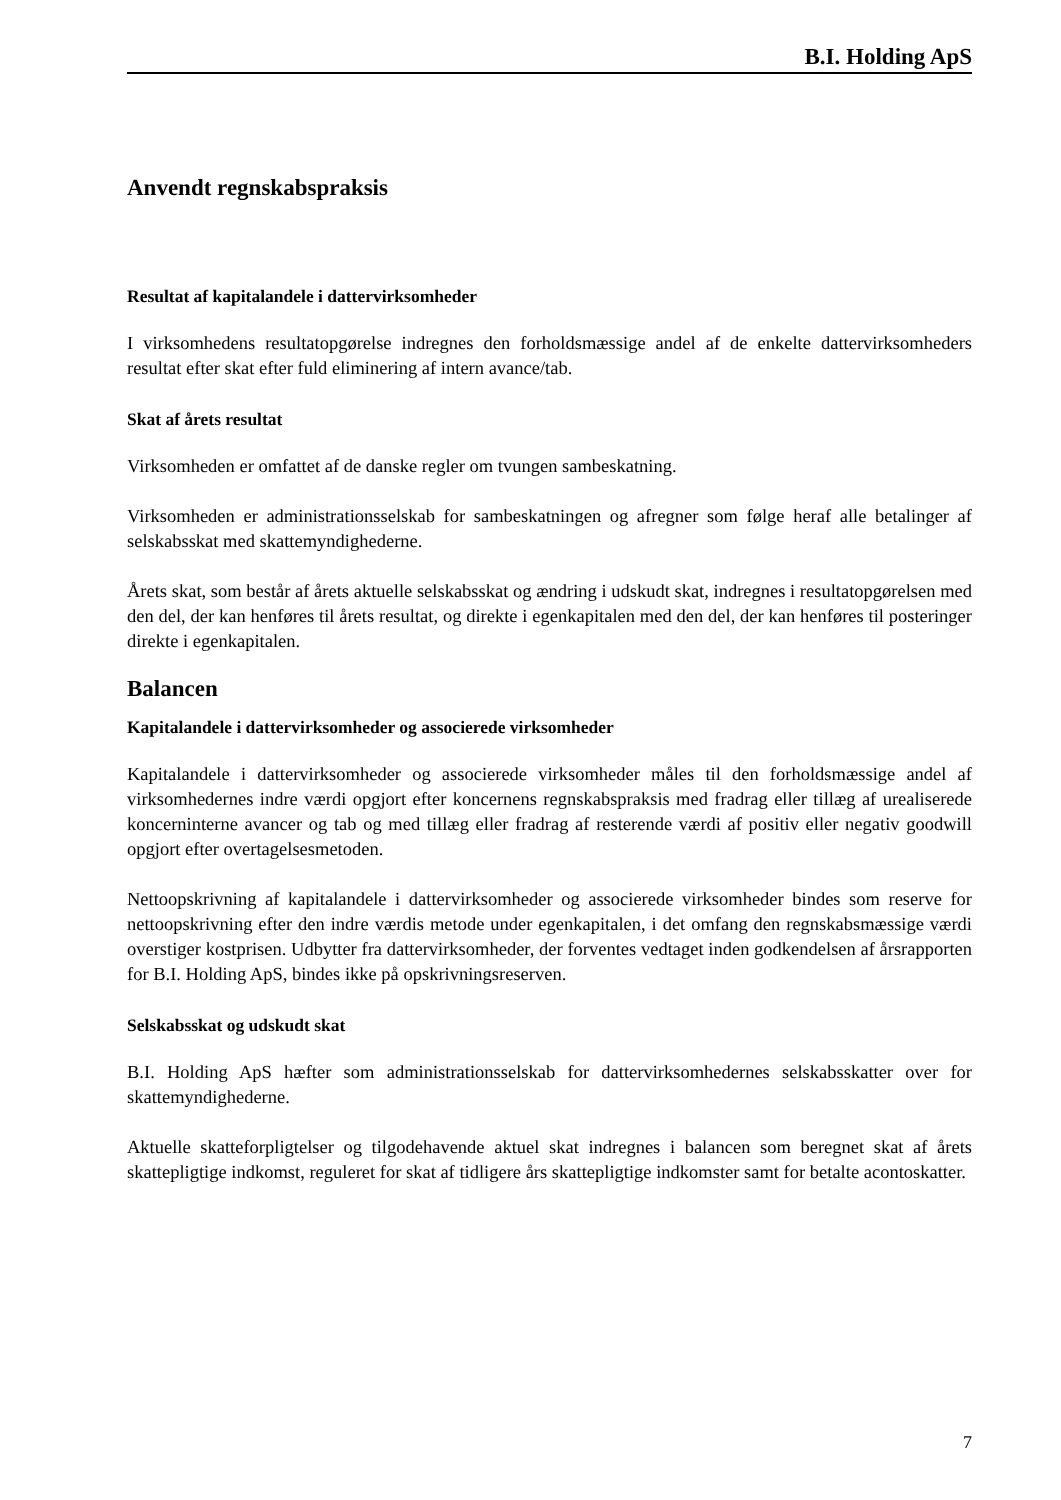B.I. Holding ApS
Anvendt regnskabspraksis
Resultat af kapitalandele i dattervirksomheder
I virksomhedens resultatopgørelse indregnes den forholdsmæssige andel af de enkelte dattervirk­somheders resultat efter skat efter fuld eliminering af intern avance/tab.
Skat af årets resultat
Virksomheden er omfattet af de danske regler om tvungen sambeskatning.
Virksomheden er administrationsselskab for sambeskatningen og afregner som følge heraf alle be­talinger af selskabsskat med skattemyndighederne.
Årets skat, som består af årets aktuelle selskabsskat og ændring i udskudt skat, indregnes i resul­tatopgørelsen med den del, der kan henføres til årets resultat, og direkte i egenkapitalen med den del, der kan henføres til posteringer direkte i egenkapitalen.
Balancen
Kapitalandele i dattervirksomheder og associerede virksomheder
Kapitalandele i dattervirksomheder og associerede virksomheder måles til den forholdsmæssige andel af virksomhedernes indre værdi opgjort efter koncernens regnskabspraksis med fradrag el­ler tillæg af urealiserede koncerninterne avancer og tab og med tillæg eller fradrag af resterende værdi af positiv eller negativ goodwill opgjort efter overtagelsesmetoden.
Nettoopskrivning af kapitalandele i dattervirksomheder og associerede virksomheder bindes som reserve for nettoopskrivning efter den indre værdis metode under egenkapitalen, i det omfang den regnskabsmæssige værdi overstiger kostprisen. Udbytter fra dattervirksomheder, der forven­tes vedtaget inden godkendelsen af årsrapporten for B.I. Holding ApS, bindes ikke på opskriv­ningsreserven.
Selskabsskat og udskudt skat
B.I. Holding ApS hæfter som administrationsselskab for dattervirksomhedernes selskabsskatter over for skattemyndighederne.
Aktuelle skatteforpligtelser og tilgodehavende aktuel skat indregnes i balancen som beregnet skat af årets skattepligtige indkomst, reguleret for skat af tidligere års skattepligtige indkomster samt for betalte acontoskatter.
7